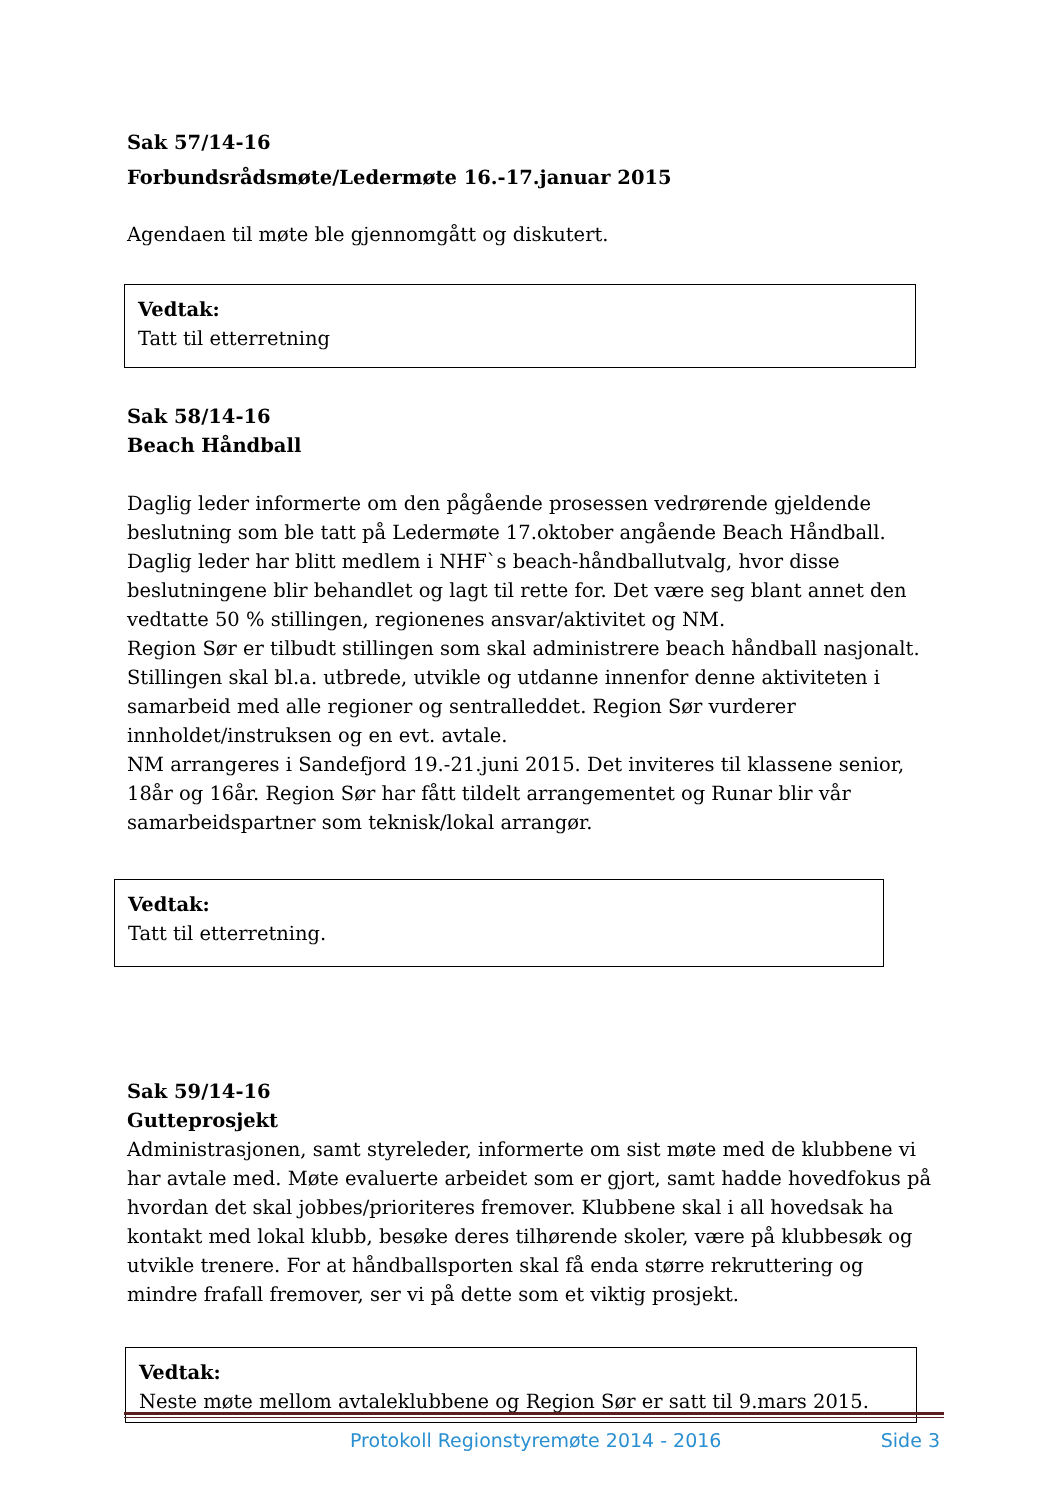Sak 57/14-16
Forbundsrådsmøte/Ledermøte 16.-17.januar 2015
Agendaen til møte ble gjennomgått og diskutert.
Vedtak:
Tatt til etterretning
Sak 58/14-16
Beach Håndball
Daglig leder informerte om den pågående prosessen vedrørende gjeldende beslutning som ble tatt på Ledermøte 17.oktober angående Beach Håndball. Daglig leder har blitt medlem i NHF`s beach-håndballutvalg, hvor disse beslutningene blir behandlet og lagt til rette for. Det være seg blant annet den vedtatte 50 % stillingen, regionenes ansvar/aktivitet og NM.
Region Sør er tilbudt stillingen som skal administrere beach håndball nasjonalt. Stillingen skal bl.a. utbrede, utvikle og utdanne innenfor denne aktiviteten i samarbeid med alle regioner og sentralleddet. Region Sør vurderer innholdet/instruksen og en evt. avtale.
NM arrangeres i Sandefjord 19.-21.juni 2015. Det inviteres til klassene senior, 18år og 16år. Region Sør har fått tildelt arrangementet og Runar blir vår samarbeidspartner som teknisk/lokal arrangør.
Vedtak:
Tatt til etterretning.
Sak 59/14-16
Gutteprosjekt
Administrasjonen, samt styreleder, informerte om sist møte med de klubbene vi har avtale med. Møte evaluerte arbeidet som er gjort, samt hadde hovedfokus på hvordan det skal jobbes/prioriteres fremover. Klubbene skal i all hovedsak ha kontakt med lokal klubb, besøke deres tilhørende skoler, være på klubbesøk og utvikle trenere. For at håndballsporten skal få enda større rekruttering og mindre frafall fremover, ser vi på dette som et viktig prosjekt.
Vedtak:
Neste møte mellom avtaleklubbene og Region Sør er satt til 9.mars 2015.
Protokoll Regionstyremøte 2014 - 2016 Side 3